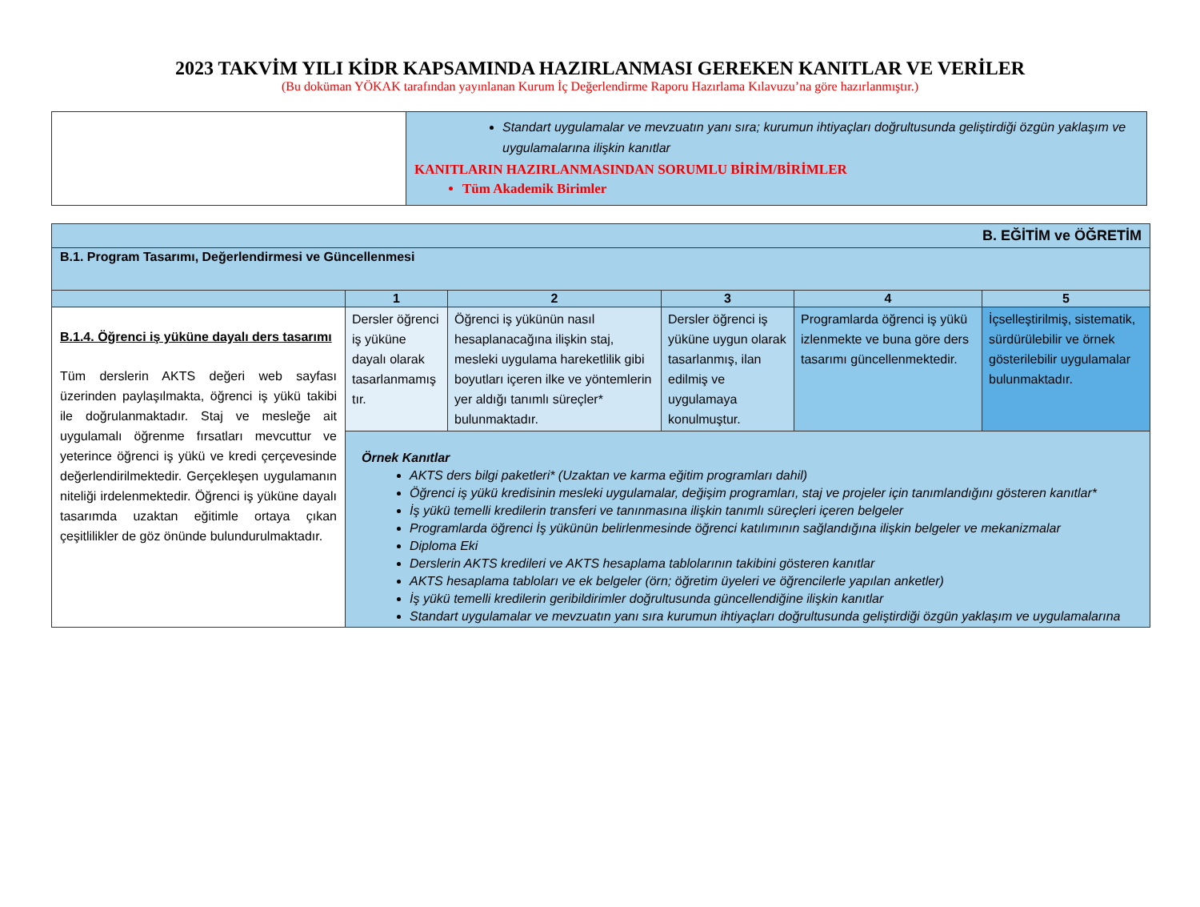2023 TAKVİM YILI KİDR KAPSAMINDA HAZIRLANMASI GEREKEN KANITLAR VE VERİLER
(Bu doküman YÖKAK tarafından yayınlanan Kurum İç Değerlendirme Raporu Hazırlama Kılavuzu’na göre hazırlanmıştır.)
| | Standart uygulamalar ve mevzuatın yanı sıra; kurumun ihtiyaçları doğrultusunda geliştirdiği özgün yaklaşım ve uygulamalarına ilişkin kanıtlar KANITLARIN HAZIRLANMASINDAN SORUMLU BİRİM/BİRİMLER Tüm Akademik Birimler |
| B. EĞİTİM ve ÖĞRETİM | | | | | |
| --- | --- | --- | --- | --- | --- |
| B.1. Program Tasarımı, Değerlendirmesi ve Güncellenmesi | | | | | |
| | 1 | 2 | 3 | 4 | 5 |
| B.1.4. Öğrenci iş yüküne dayalı ders tasarımı Tüm derslerin AKTS değeri web sayfası üzerinden paylaşılmakta, öğrenci iş yükü takibi ile doğrulanmaktadır. Staj ve mesleğe ait uygulamalı öğrenme fırsatları mevcuttur ve yeterince öğrenci iş yükü ve kredi çerçevesinde değerlendirilmektedir. Gerçekleşen uygulamanın niteliği irdelenmektedir. Öğrenci iş yüküne dayalı tasarımda uzaktan eğitimle ortaya çıkan çeşitlilikler de göz önünde bulundurulmaktadır. | Dersler öğrenci iş yüküne dayalı olarak tasarlanmamış tır. | Öğrenci iş yükünün nasıl hesaplanacağına ilişkin staj, mesleki uygulama hareketlilik gibi boyutları içeren ilke ve yöntemlerin yer aldığı tanımlı süreçler* bulunmaktadır. | Dersler öğrenci iş yüküne uygun olarak tasarlanmış, ilan edilmiş ve uygulamaya konulmuştur. | Programlarda öğrenci iş yükü izlenmekte ve buna göre ders tasarımı güncellenmektedir. | İçselleştirilmiş, sistematik, sürdürülebilir ve örnek gösterilebilir uygulamalar bulunmaktadır. |
| | Örnek Kanıtlar AKTS ders bilgi paketleri* (Uzaktan ve karma eğitim programları dahil) Öğrenci iş yükü kredisinin mesleki uygulamalar, değişim programları, staj ve projeler için tanımlandığını gösteren kanıtlar* İş yükü temelli kredilerin transferi ve tanınmasına ilişkin tanımlı süreçleri içeren belgeler Programlarda öğrenci İş yükünün belirlenmesinde öğrenci katılımının sağlandığına ilişkin belgeler ve mekanizmalar Diploma Eki Derslerin AKTS kredileri ve AKTS hesaplama tablolarının takibini gösteren kanıtlar AKTS hesaplama tabloları ve ek belgeler (örn; öğretim üyeleri ve öğrencilerle yapılan anketler) İş yükü temelli kredilerin geribildirimler doğrultusunda güncellendiğine ilişkin kanıtlar Standart uygulamalar ve mevzuatın yanı sıra kurumun ihtiyaçları doğrultusunda geliştirdiği özgün yaklaşım ve uygulamalarına | | | | |